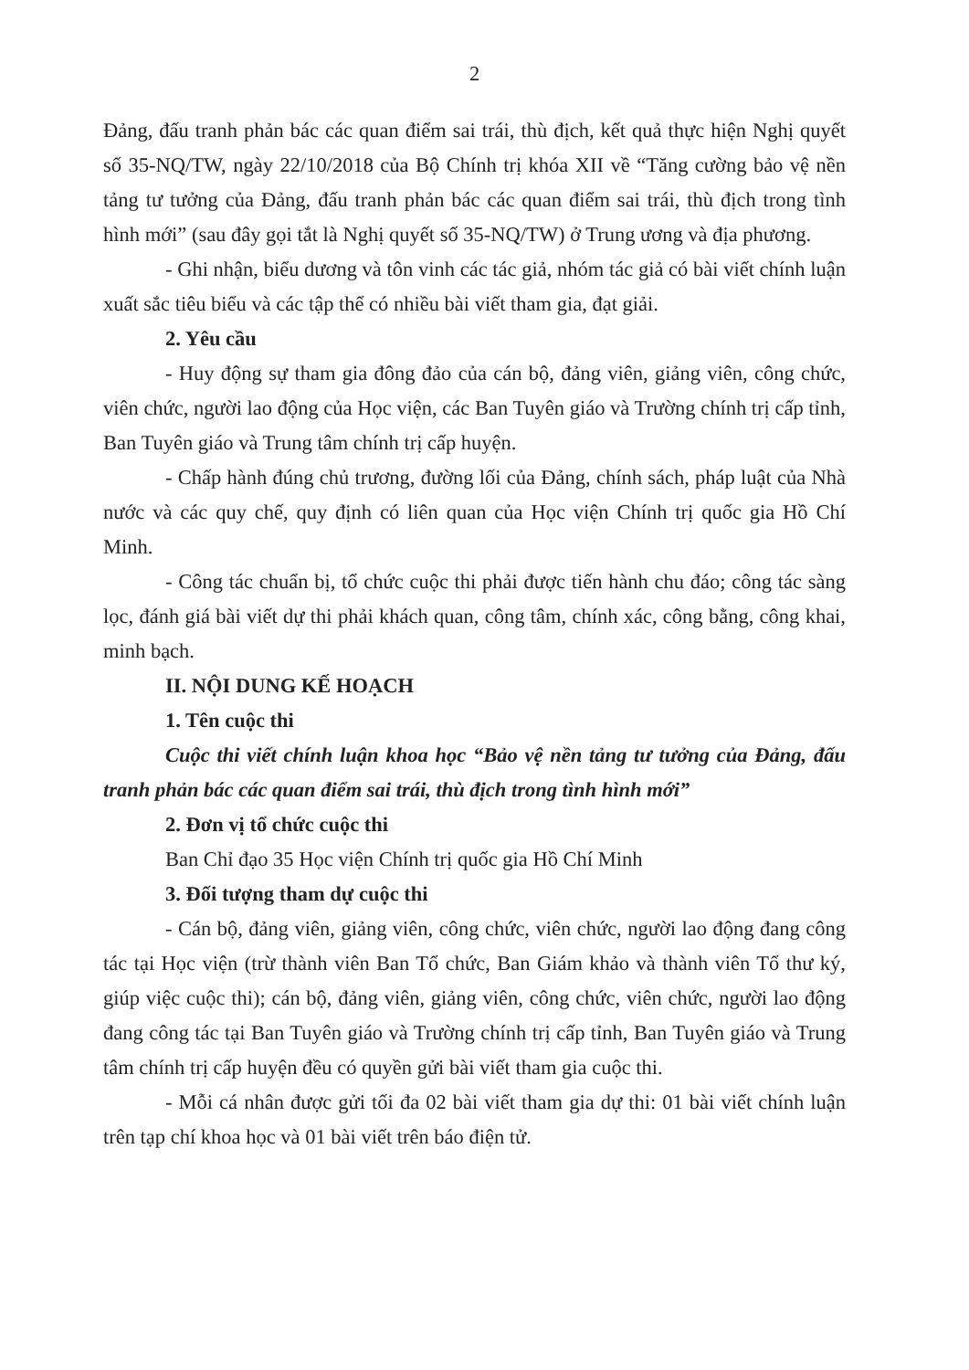2
Đảng, đấu tranh phản bác các quan điểm sai trái, thù địch, kết quả thực hiện Nghị quyết số 35-NQ/TW, ngày 22/10/2018 của Bộ Chính trị khóa XII về “Tăng cường bảo vệ nền tảng tư tưởng của Đảng, đấu tranh phản bác các quan điểm sai trái, thù địch trong tình hình mới” (sau đây gọi tắt là Nghị quyết số 35-NQ/TW) ở Trung ương và địa phương.
- Ghi nhận, biểu dương và tôn vinh các tác giả, nhóm tác giả có bài viết chính luận xuất sắc tiêu biểu và các tập thể có nhiều bài viết tham gia, đạt giải.
2. Yêu cầu
- Huy động sự tham gia đông đảo của cán bộ, đảng viên, giảng viên, công chức, viên chức, người lao động của Học viện, các Ban Tuyên giáo và Trường chính trị cấp tỉnh, Ban Tuyên giáo và Trung tâm chính trị cấp huyện.
- Chấp hành đúng chủ trương, đường lối của Đảng, chính sách, pháp luật của Nhà nước và các quy chế, quy định có liên quan của Học viện Chính trị quốc gia Hồ Chí Minh.
- Công tác chuẩn bị, tổ chức cuộc thi phải được tiến hành chu đáo; công tác sàng lọc, đánh giá bài viết dự thi phải khách quan, công tâm, chính xác, công bằng, công khai, minh bạch.
II. NỘI DUNG KẾ HOẠCH
1. Tên cuộc thi
Cuộc thi viết chính luận khoa học “Bảo vệ nền tảng tư tưởng của Đảng, đấu tranh phản bác các quan điểm sai trái, thù địch trong tình hình mới”
2. Đơn vị tổ chức cuộc thi
Ban Chỉ đạo 35 Học viện Chính trị quốc gia Hồ Chí Minh
3. Đối tượng tham dự cuộc thi
- Cán bộ, đảng viên, giảng viên, công chức, viên chức, người lao động đang công tác tại Học viện (trừ thành viên Ban Tổ chức, Ban Giám khảo và thành viên Tổ thư ký, giúp việc cuộc thi); cán bộ, đảng viên, giảng viên, công chức, viên chức, người lao động đang công tác tại Ban Tuyên giáo và Trường chính trị cấp tỉnh, Ban Tuyên giáo và Trung tâm chính trị cấp huyện đều có quyền gửi bài viết tham gia cuộc thi.
- Mỗi cá nhân được gửi tối đa 02 bài viết tham gia dự thi: 01 bài viết chính luận trên tạp chí khoa học và 01 bài viết trên báo điện tử.